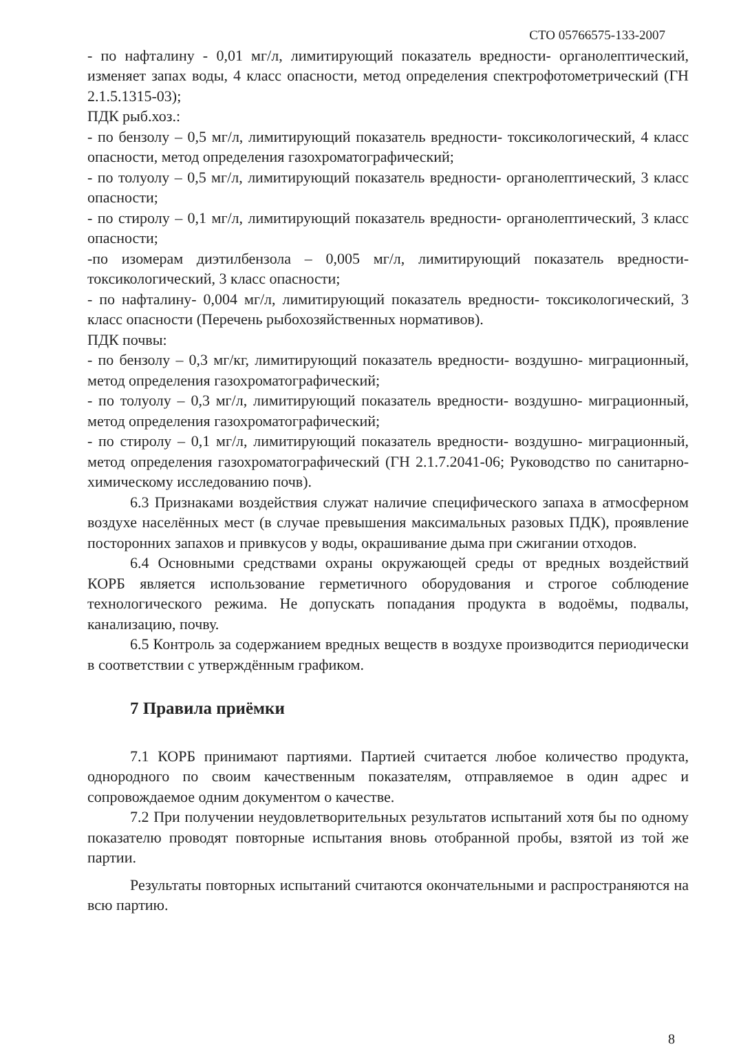СТО 05766575-133-2007
- по нафталину - 0,01 мг/л, лимитирующий показатель вредности- органолептический, изменяет запах воды, 4 класс опасности, метод определения спектрофотометрический (ГН 2.1.5.1315-03);
ПДК рыб.хоз.:
- по бензолу – 0,5 мг/л, лимитирующий показатель вредности- токсикологический, 4 класс опасности, метод определения газохроматографический;
- по толуолу – 0,5 мг/л, лимитирующий показатель вредности- органолептический, 3 класс опасности;
- по стиролу – 0,1 мг/л, лимитирующий показатель вредности- органолептический, 3 класс опасности;
-по изомерам диэтилбензола – 0,005 мг/л, лимитирующий показатель вредности-токсикологический, 3 класс опасности;
- по нафталину- 0,004 мг/л, лимитирующий показатель вредности- токсикологический, 3 класс опасности (Перечень рыбохозяйственных нормативов).
ПДК почвы:
- по бензолу – 0,3 мг/кг, лимитирующий показатель вредности- воздушно- миграционный, метод определения газохроматографический;
- по толуолу – 0,3 мг/л, лимитирующий показатель вредности- воздушно- миграционный, метод определения газохроматографический;
- по стиролу – 0,1 мг/л, лимитирующий показатель вредности- воздушно- миграционный, метод определения газохроматографический (ГН 2.1.7.2041-06; Руководство по санитарно- химическому исследованию почв).
6.3 Признаками воздействия служат наличие специфического запаха в атмосферном воздухе населённых мест (в случае превышения максимальных разовых ПДК), проявление посторонних запахов и привкусов у воды, окрашивание дыма при сжигании отходов.
6.4 Основными средствами охраны окружающей среды от вредных воздействий КОРБ является использование герметичного оборудования и строгое соблюдение технологического режима. Не допускать попадания продукта в водоёмы, подвалы, канализацию, почву.
6.5 Контроль за содержанием вредных веществ в воздухе производится периодически в соответствии с утверждённым графиком.
7 Правила приёмки
7.1 КОРБ принимают партиями. Партией считается любое количество продукта, однородного по своим качественным показателям, отправляемое в один адрес и сопровождаемое одним документом о качестве.
7.2 При получении неудовлетворительных результатов испытаний хотя бы по одному показателю проводят повторные испытания вновь отобранной пробы, взятой из той же партии.
Результаты повторных испытаний считаются окончательными и распространяются на всю партию.
8